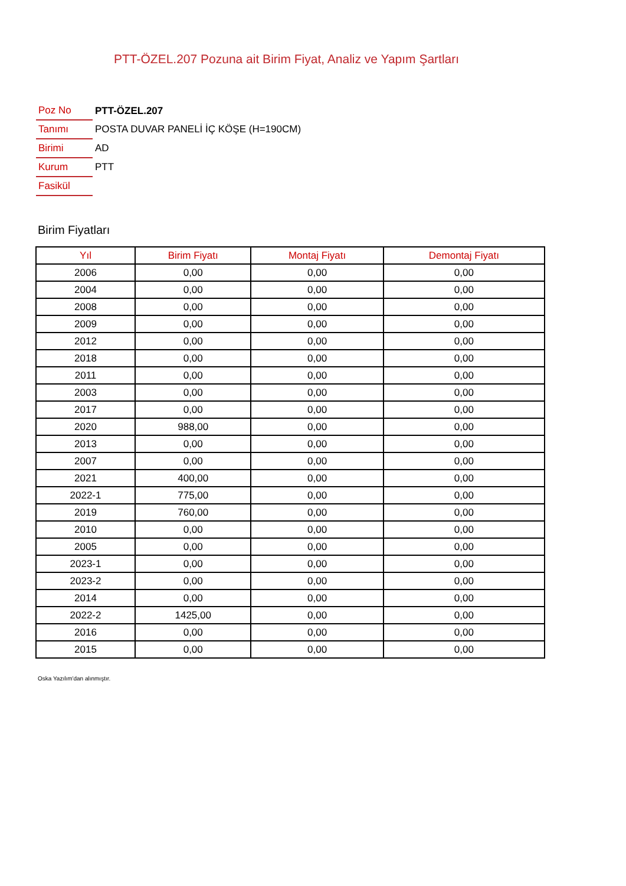PTT-ÖZEL.207 Pozuna ait Birim Fiyat, Analiz ve Yapım Şartları
| Poz No | PTT-ÖZEL.207 |
| Tanımı | POSTA DUVAR PANELİ İÇ KÖŞE (H=190CM) |
| Birimi | AD |
| Kurum | PTT |
| Fasikül | |
Birim Fiyatları
| Yıl | Birim Fiyatı | Montaj Fiyatı | Demontaj Fiyatı |
| --- | --- | --- | --- |
| 2006 | 0,00 | 0,00 | 0,00 |
| 2004 | 0,00 | 0,00 | 0,00 |
| 2008 | 0,00 | 0,00 | 0,00 |
| 2009 | 0,00 | 0,00 | 0,00 |
| 2012 | 0,00 | 0,00 | 0,00 |
| 2018 | 0,00 | 0,00 | 0,00 |
| 2011 | 0,00 | 0,00 | 0,00 |
| 2003 | 0,00 | 0,00 | 0,00 |
| 2017 | 0,00 | 0,00 | 0,00 |
| 2020 | 988,00 | 0,00 | 0,00 |
| 2013 | 0,00 | 0,00 | 0,00 |
| 2007 | 0,00 | 0,00 | 0,00 |
| 2021 | 400,00 | 0,00 | 0,00 |
| 2022-1 | 775,00 | 0,00 | 0,00 |
| 2019 | 760,00 | 0,00 | 0,00 |
| 2010 | 0,00 | 0,00 | 0,00 |
| 2005 | 0,00 | 0,00 | 0,00 |
| 2023-1 | 0,00 | 0,00 | 0,00 |
| 2023-2 | 0,00 | 0,00 | 0,00 |
| 2014 | 0,00 | 0,00 | 0,00 |
| 2022-2 | 1425,00 | 0,00 | 0,00 |
| 2016 | 0,00 | 0,00 | 0,00 |
| 2015 | 0,00 | 0,00 | 0,00 |
Oska Yazılım'dan alınmıştır.